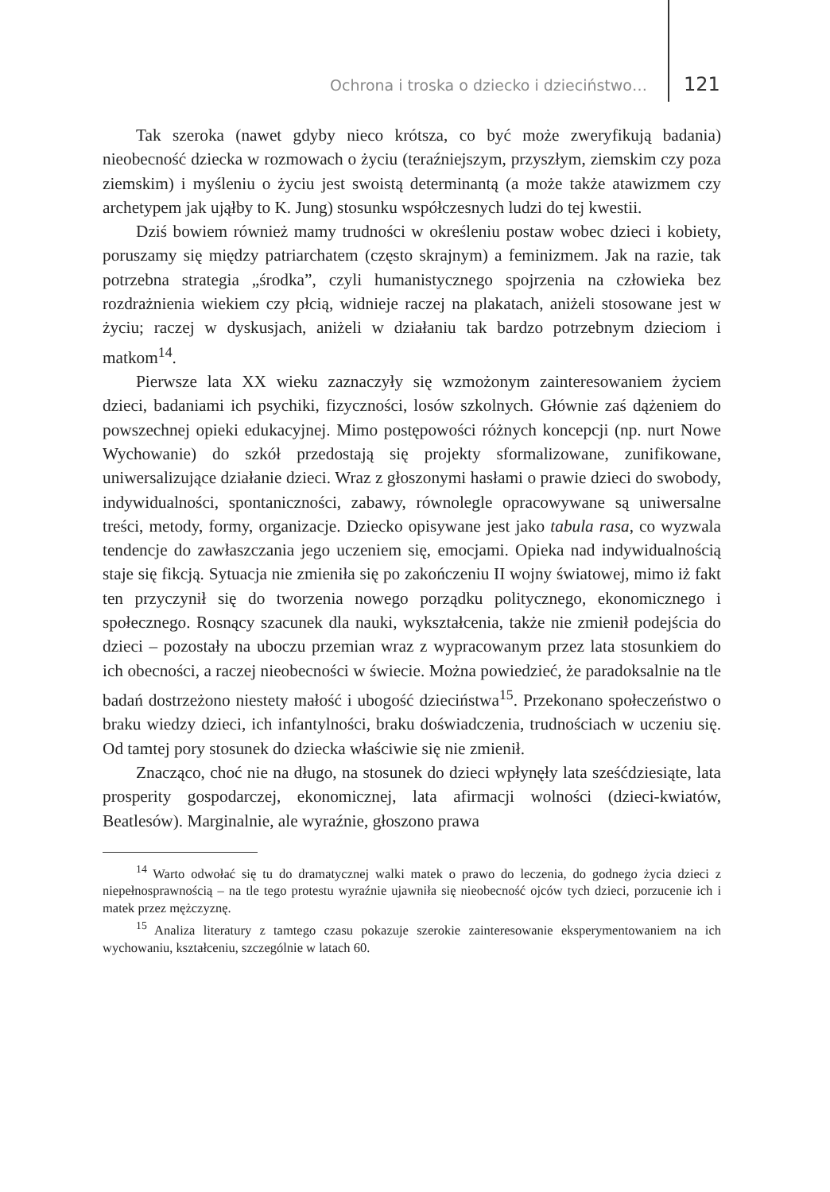Ochrona i troska o dziecko i dzieciństwo… 121
Tak szeroka (nawet gdyby nieco krótsza, co być może zweryfikują badania) nieobecność dziecka w rozmowach o życiu (teraźniejszym, przyszłym, ziemskim czy poza ziemskim) i myśleniu o życiu jest swoistą determinantą (a może także atawizmem czy archetypem jak ująłby to K. Jung) stosunku współczesnych ludzi do tej kwestii.
Dziś bowiem również mamy trudności w określeniu postaw wobec dzieci i kobiety, poruszamy się między patriarchatem (często skrajnym) a feminizmem. Jak na razie, tak potrzebna strategia „środka”, czyli humanistycznego spojrzenia na człowieka bez rozdrażnienia wiekiem czy płcią, widnieje raczej na plakatach, aniżeli stosowane jest w życiu; raczej w dyskusjach, aniżeli w działaniu tak bardzo potrzebnym dzieciom i matkom<sup>14</sup>.
Pierwsze lata XX wieku zaznaczyły się wzmożonym zainteresowaniem życiem dzieci, badaniami ich psychiki, fizyczności, losów szkolnych. Głównie zaś dążeniem do powszechnej opieki edukacyjnej. Mimo postępowości różnych koncepcji (np. nurt Nowe Wychowanie) do szkół przedostają się projekty sformalizowane, zunifikowane, uniwersalizujące działanie dzieci. Wraz z głoszonymi hasłami o prawie dzieci do swobody, indywidualności, spontaniczności, zabawy, równolegle opracowywane są uniwersalne treści, metody, formy, organizacje. Dziecko opisywane jest jako tabula rasa, co wyzwala tendencje do zawłaszczania jego uczeniem się, emocjami. Opieka nad indywidualnością staje się fikcją. Sytuacja nie zmieniła się po zakończeniu II wojny światowej, mimo iż fakt ten przyczynił się do tworzenia nowego porządku politycznego, ekonomicznego i społecznego. Rosnący szacunek dla nauki, wykształcenia, także nie zmienił podejścia do dzieci – pozostały na uboczu przemian wraz z wypracowanym przez lata stosunkiem do ich obecności, a raczej nieobecności w świecie. Można powiedzieć, że paradoksalnie na tle badań dostrzeżono niestety małość i ubogość dzieciństwa<sup>15</sup>. Przekonano społeczeństwo o braku wiedzy dzieci, ich infantylności, braku doświadczenia, trudnościach w uczeniu się. Od tamtej pory stosunek do dziecka właściwie się nie zmienił.
Znacząco, choć nie na długo, na stosunek do dzieci wpłynęły lata sześćdziesiąte, lata prosperity gospodarczej, ekonomicznej, lata afirmacji wolności (dzieci-kwiatów, Beatlesów). Marginalnie, ale wyraźnie, głoszono prawa
<sup>14</sup> Warto odwołać się tu do dramatycznej walki matek o prawo do leczenia, do godnego życia dzieci z niepełnosprawnością – na tle tego protestu wyraźnie ujawniła się nieobecność ojców tych dzieci, porzucenie ich i matek przez mężczyznę.
<sup>15</sup> Analiza literatury z tamtego czasu pokazuje szerokie zainteresowanie eksperymentowaniem na ich wychowaniu, kształceniu, szczególnie w latach 60.